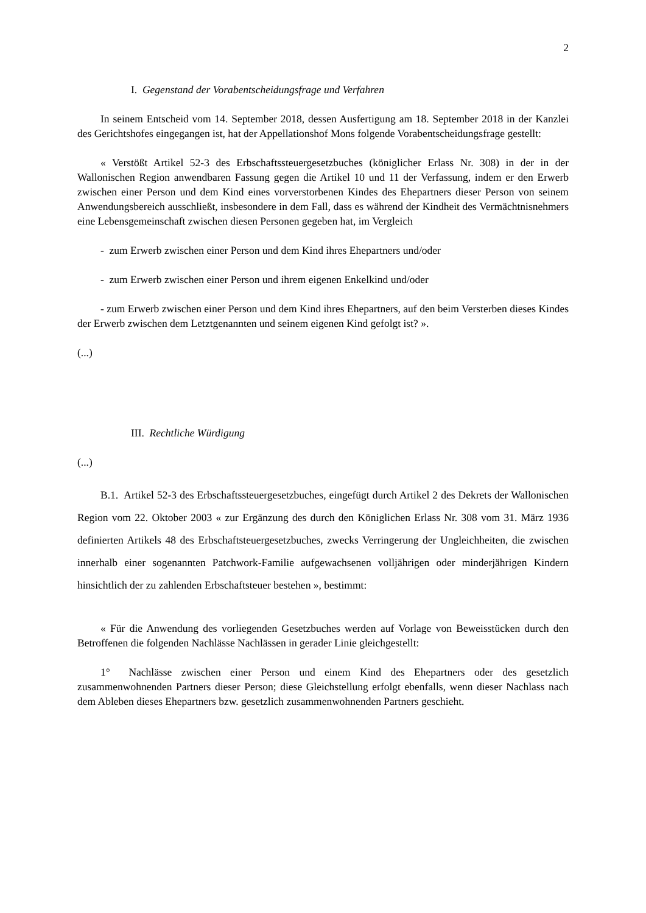2
I. Gegenstand der Vorabentscheidungsfrage und Verfahren
In seinem Entscheid vom 14. September 2018, dessen Ausfertigung am 18. September 2018 in der Kanzlei des Gerichtshofes eingegangen ist, hat der Appellationshof Mons folgende Vorabentscheidungsfrage gestellt:
« Verstößt Artikel 52-3 des Erbschaftssteuergesetzbuches (königlicher Erlass Nr. 308) in der in der Wallonischen Region anwendbaren Fassung gegen die Artikel 10 und 11 der Verfassung, indem er den Erwerb zwischen einer Person und dem Kind eines vorverstorbenen Kindes des Ehepartners dieser Person von seinem Anwendungsbereich ausschließt, insbesondere in dem Fall, dass es während der Kindheit des Vermächtnisnehmers eine Lebensgemeinschaft zwischen diesen Personen gegeben hat, im Vergleich
- zum Erwerb zwischen einer Person und dem Kind ihres Ehepartners und/oder
- zum Erwerb zwischen einer Person und ihrem eigenen Enkelkind und/oder
- zum Erwerb zwischen einer Person und dem Kind ihres Ehepartners, auf den beim Versterben dieses Kindes der Erwerb zwischen dem Letztgenannten und seinem eigenen Kind gefolgt ist? ».
(...)
III. Rechtliche Würdigung
(...)
B.1. Artikel 52-3 des Erbschaftssteuergesetzbuches, eingefügt durch Artikel 2 des Dekrets der Wallonischen Region vom 22. Oktober 2003 « zur Ergänzung des durch den Königlichen Erlass Nr. 308 vom 31. März 1936 definierten Artikels 48 des Erbschaftsteuergesetzbuches, zwecks Verringerung der Ungleichheiten, die zwischen innerhalb einer sogenannten Patchwork-Familie aufgewachsenen volljährigen oder minderjährigen Kindern hinsichtlich der zu zahlenden Erbschaftsteuer bestehen », bestimmt:
« Für die Anwendung des vorliegenden Gesetzbuches werden auf Vorlage von Beweisstücken durch den Betroffenen die folgenden Nachlässe Nachlässen in gerader Linie gleichgestellt:
1° Nachlässe zwischen einer Person und einem Kind des Ehepartners oder des gesetzlich zusammenwohnenden Partners dieser Person; diese Gleichstellung erfolgt ebenfalls, wenn dieser Nachlass nach dem Ableben dieses Ehepartners bzw. gesetzlich zusammenwohnenden Partners geschieht.